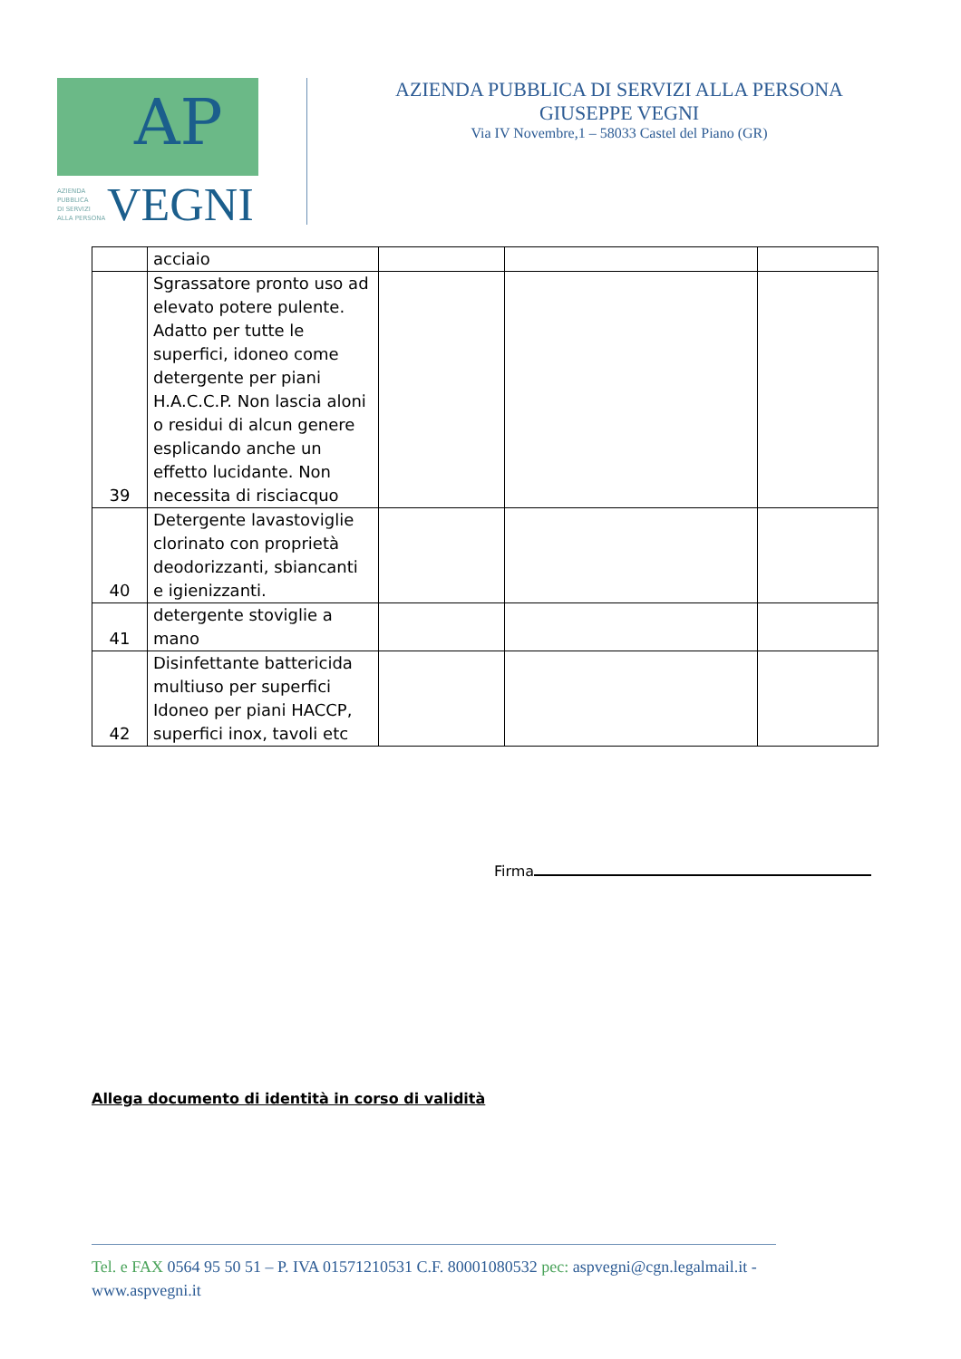AP
AZIENDA
PUBBLICA
DI SERVIZI
ALLA PERSONA
VEGNI
AZIENDA PUBBLICA DI SERVIZI ALLA PERSONA
GIUSEPPE VEGNI
Via IV Novembre,1 – 58033 Castel del Piano (GR)
| | acciaio | | | |
| 39 | Sgrassatore pronto uso ad elevato potere pulente. Adatto per tutte le superfici, idoneo come detergente per piani H.A.C.C.P. Non lascia aloni o residui di alcun genere esplicando anche un effetto lucidante. Non necessita di risciacquo | | | |
| 40 | Detergente lavastoviglie clorinato con proprietà deodorizzanti, sbiancanti e igienizzanti. | | | |
| 41 | detergente stoviglie a mano | | | |
| 42 | Disinfettante battericida multiuso per superfici Idoneo per piani HACCP, superfici inox, tavoli etc | | | |
Firma
Allega documento di identità in corso di validità
Tel. e FAX 0564 95 50 51 – P. IVA 01571210531 C.F. 80001080532 pec: aspvegni@cgn.legalmail.it - www.aspvegni.it